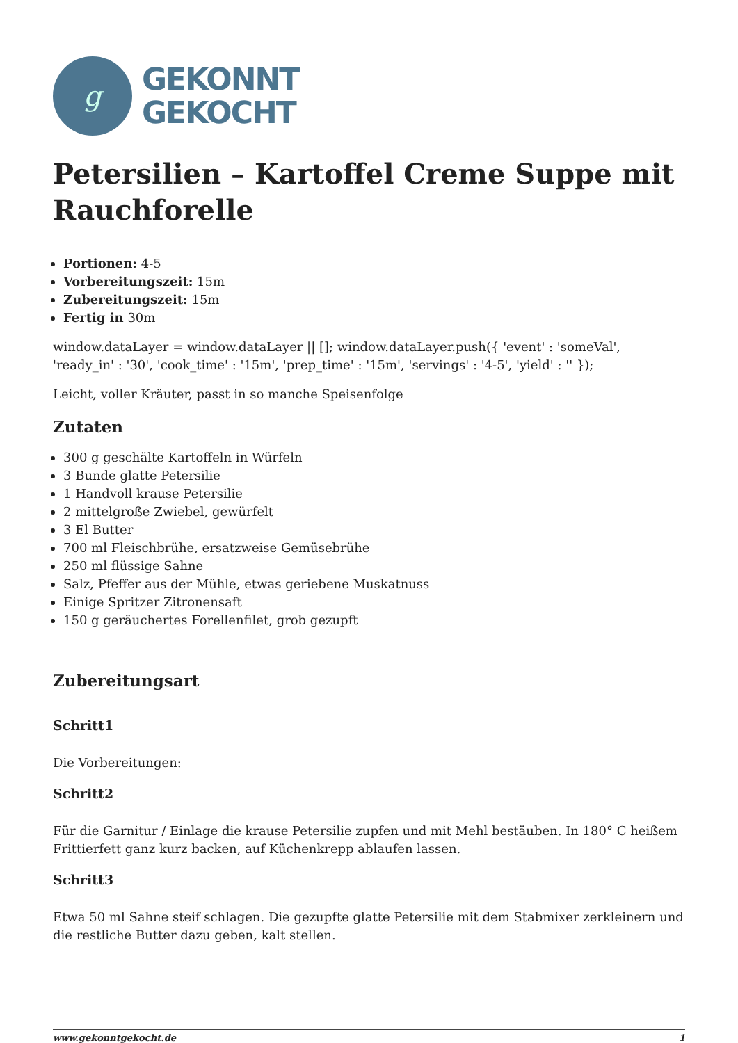g
GEKONNT
GEKOCHT
Petersilien – Kartoffel Creme Suppe mit Rauchforelle
Portionen: 4-5
Vorbereitungszeit: 15m
Zubereitungszeit: 15m
Fertig in 30m
window.dataLayer = window.dataLayer || []; window.dataLayer.push({ 'event' : 'someVal', 'ready_in' : '30', 'cook_time' : '15m', 'prep_time' : '15m', 'servings' : '4-5', 'yield' : '' });
Leicht, voller Kräuter, passt in so manche Speisenfolge
Zutaten
300 g geschälte Kartoffeln in Würfeln
3 Bunde glatte Petersilie
1 Handvoll krause Petersilie
2 mittelgroße Zwiebel, gewürfelt
3 El Butter
700 ml Fleischbrühe, ersatzweise Gemüsebrühe
250 ml flüssige Sahne
Salz, Pfeffer aus der Mühle, etwas geriebene Muskatnuss
Einige Spritzer Zitronensaft
150 g geräuchertes Forellenfilet, grob gezupft
Zubereitungsart
Schritt1
Die Vorbereitungen:
Schritt2
Für die Garnitur / Einlage die krause Petersilie zupfen und mit Mehl bestäuben. In 180° C heißem Frittierfett ganz kurz backen, auf Küchenkrepp ablaufen lassen.
Schritt3
Etwa 50 ml Sahne steif schlagen. Die gezupfte glatte Petersilie mit dem Stabmixer zerkleinern und die restliche Butter dazu geben, kalt stellen.
www.gekonntgekocht.de 1